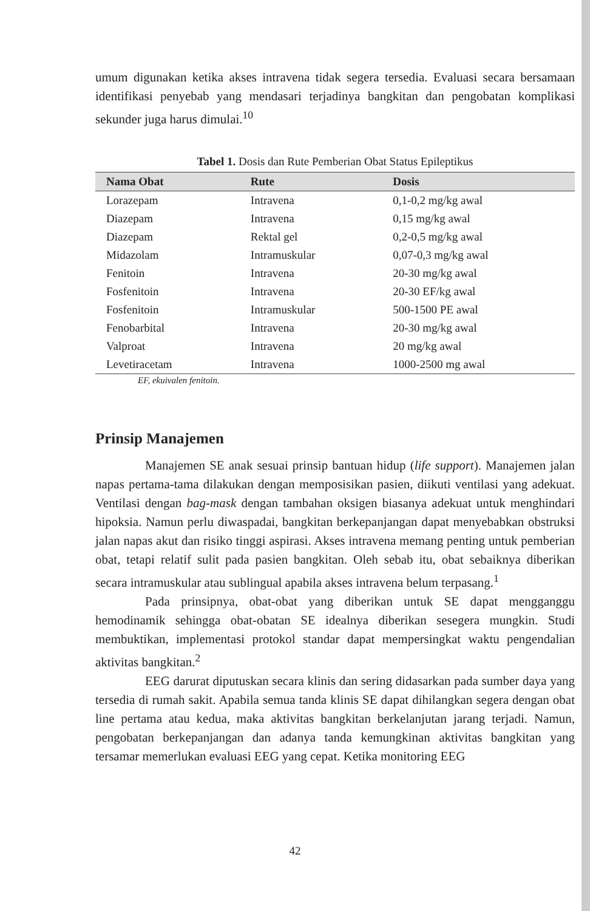umum digunakan ketika akses intravena tidak segera tersedia. Evaluasi secara bersamaan identifikasi penyebab yang mendasari terjadinya bangkitan dan pengobatan komplikasi sekunder juga harus dimulai.<sup>10</sup>
Tabel 1. Dosis dan Rute Pemberian Obat Status Epileptikus
| Nama Obat | Rute | Dosis |
| --- | --- | --- |
| Lorazepam | Intravena | 0,1-0,2 mg/kg awal |
| Diazepam | Intravena | 0,15 mg/kg awal |
| Diazepam | Rektal gel | 0,2-0,5 mg/kg awal |
| Midazolam | Intramuskular | 0,07-0,3 mg/kg awal |
| Fenitoin | Intravena | 20-30 mg/kg awal |
| Fosfenitoin | Intravena | 20-30 EF/kg awal |
| Fosfenitoin | Intramuskular | 500-1500 PE awal |
| Fenobarbital | Intravena | 20-30 mg/kg awal |
| Valproat | Intravena | 20 mg/kg awal |
| Levetiracetam | Intravena | 1000-2500 mg awal |
EF, ekuivalen fenitoin.
Prinsip Manajemen
Manajemen SE anak sesuai prinsip bantuan hidup (life support). Manajemen jalan napas pertama-tama dilakukan dengan memposisikan pasien, diikuti ventilasi yang adekuat. Ventilasi dengan bag-mask dengan tambahan oksigen biasanya adekuat untuk menghindari hipoksia. Namun perlu diwaspadai, bangkitan berkepanjangan dapat menyebabkan obstruksi jalan napas akut dan risiko tinggi aspirasi. Akses intravena memang penting untuk pemberian obat, tetapi relatif sulit pada pasien bangkitan. Oleh sebab itu, obat sebaiknya diberikan secara intramuskular atau sublingual apabila akses intravena belum terpasang.<sup>1</sup>
Pada prinsipnya, obat-obat yang diberikan untuk SE dapat mengganggu hemodinamik sehingga obat-obatan SE idealnya diberikan sesegera mungkin. Studi membuktikan, implementasi protokol standar dapat mempersingkat waktu pengendalian aktivitas bangkitan.<sup>2</sup>
EEG darurat diputuskan secara klinis dan sering didasarkan pada sumber daya yang tersedia di rumah sakit. Apabila semua tanda klinis SE dapat dihilangkan segera dengan obat line pertama atau kedua, maka aktivitas bangkitan berkelanjutan jarang terjadi. Namun, pengobatan berkepanjangan dan adanya tanda kemungkinan aktivitas bangkitan yang tersamar memerlukan evaluasi EEG yang cepat. Ketika monitoring EEG
42